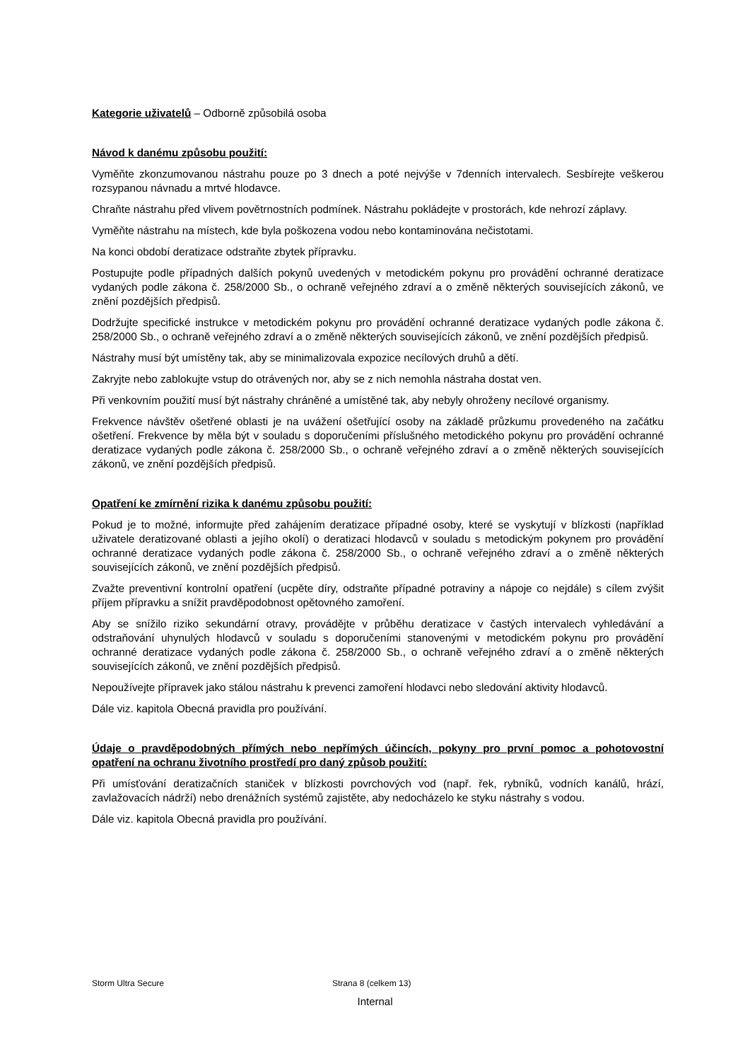Kategorie uživatelů – Odborně způsobilá osoba
Návod k danému způsobu použití:
Vyměňte zkonzumovanou nástrahu pouze po 3 dnech a poté nejvýše v 7denních intervalech. Sesbírejte veškerou rozsypanou návnadu a mrtvé hlodavce.
Chraňte nástrahu před vlivem povětrnostních podmínek. Nástrahu pokládejte v prostorách, kde nehrozí záplavy.
Vyměňte nástrahu na místech, kde byla poškozena vodou nebo kontaminována nečistotami.
Na konci období deratizace odstraňte zbytek přípravku.
Postupujte podle případných dalších pokynů uvedených v metodickém pokynu pro provádění ochranné deratizace vydaných podle zákona č. 258/2000 Sb., o ochraně veřejného zdraví a o změně některých souvisejících zákonů, ve znění pozdějších předpisů.
Dodržujte specifické instrukce v metodickém pokynu pro provádění ochranné deratizace vydaných podle zákona č. 258/2000 Sb., o ochraně veřejného zdraví a o změně některých souvisejících zákonů, ve znění pozdějších předpisů.
Nástrahy musí být umístěny tak, aby se minimalizovala expozice necílových druhů a dětí.
Zakryjte nebo zablokujte vstup do otrávených nor, aby se z nich nemohla nástraha dostat ven.
Při venkovním použití musí být nástrahy chráněné a umístěné tak, aby nebyly ohroženy necílové organismy.
Frekvence návštěv ošetřené oblasti je na uvážení ošetřující osoby na základě průzkumu provedeného na začátku ošetření. Frekvence by měla být v souladu s doporučeními příslušného metodického pokynu pro provádění ochranné deratizace vydaných podle zákona č. 258/2000 Sb., o ochraně veřejného zdraví a o změně některých souvisejících zákonů, ve znění pozdějších předpisů.
Opatření ke zmírnění rizika k danému způsobu použití:
Pokud je to možné, informujte před zahájením deratizace případné osoby, které se vyskytují v blízkosti (například uživatele deratizované oblasti a jejího okolí) o deratizaci hlodavců v souladu s metodickým pokynem pro provádění ochranné deratizace vydaných podle zákona č. 258/2000 Sb., o ochraně veřejného zdraví a o změně některých souvisejících zákonů, ve znění pozdějších předpisů.
Zvažte preventivní kontrolní opatření (ucpěte díry, odstraňte případné potraviny a nápoje co nejdále) s cílem zvýšit příjem přípravku a snížit pravděpodobnost opětovného zamoření.
Aby se snížilo riziko sekundární otravy, provádějte v průběhu deratizace v častých intervalech vyhledávání a odstraňování uhynulých hlodavců v souladu s doporučeními stanovenými v metodickém pokynu pro provádění ochranné deratizace vydaných podle zákona č. 258/2000 Sb., o ochraně veřejného zdraví a o změně některých souvisejících zákonů, ve znění pozdějších předpisů.
Nepoužívejte přípravek jako stálou nástrahu k prevenci zamoření hlodavci nebo sledování aktivity hlodavců.
Dále viz. kapitola Obecná pravidla pro používání.
Údaje o pravděpodobných přímých nebo nepřímých účincích, pokyny pro první pomoc a pohotovostní opatření na ochranu životního prostředí pro daný způsob použití:
Při umísťování deratizačních staniček v blízkosti povrchových vod (např. řek, rybníků, vodních kanálů, hrází, zavlažovacích nádrží) nebo drenážních systémů zajistěte, aby nedocházelo ke styku nástrahy s vodou.
Dále viz. kapitola Obecná pravidla pro používání.
Storm Ultra Secure Strana 8 (celkem 13)
Internal